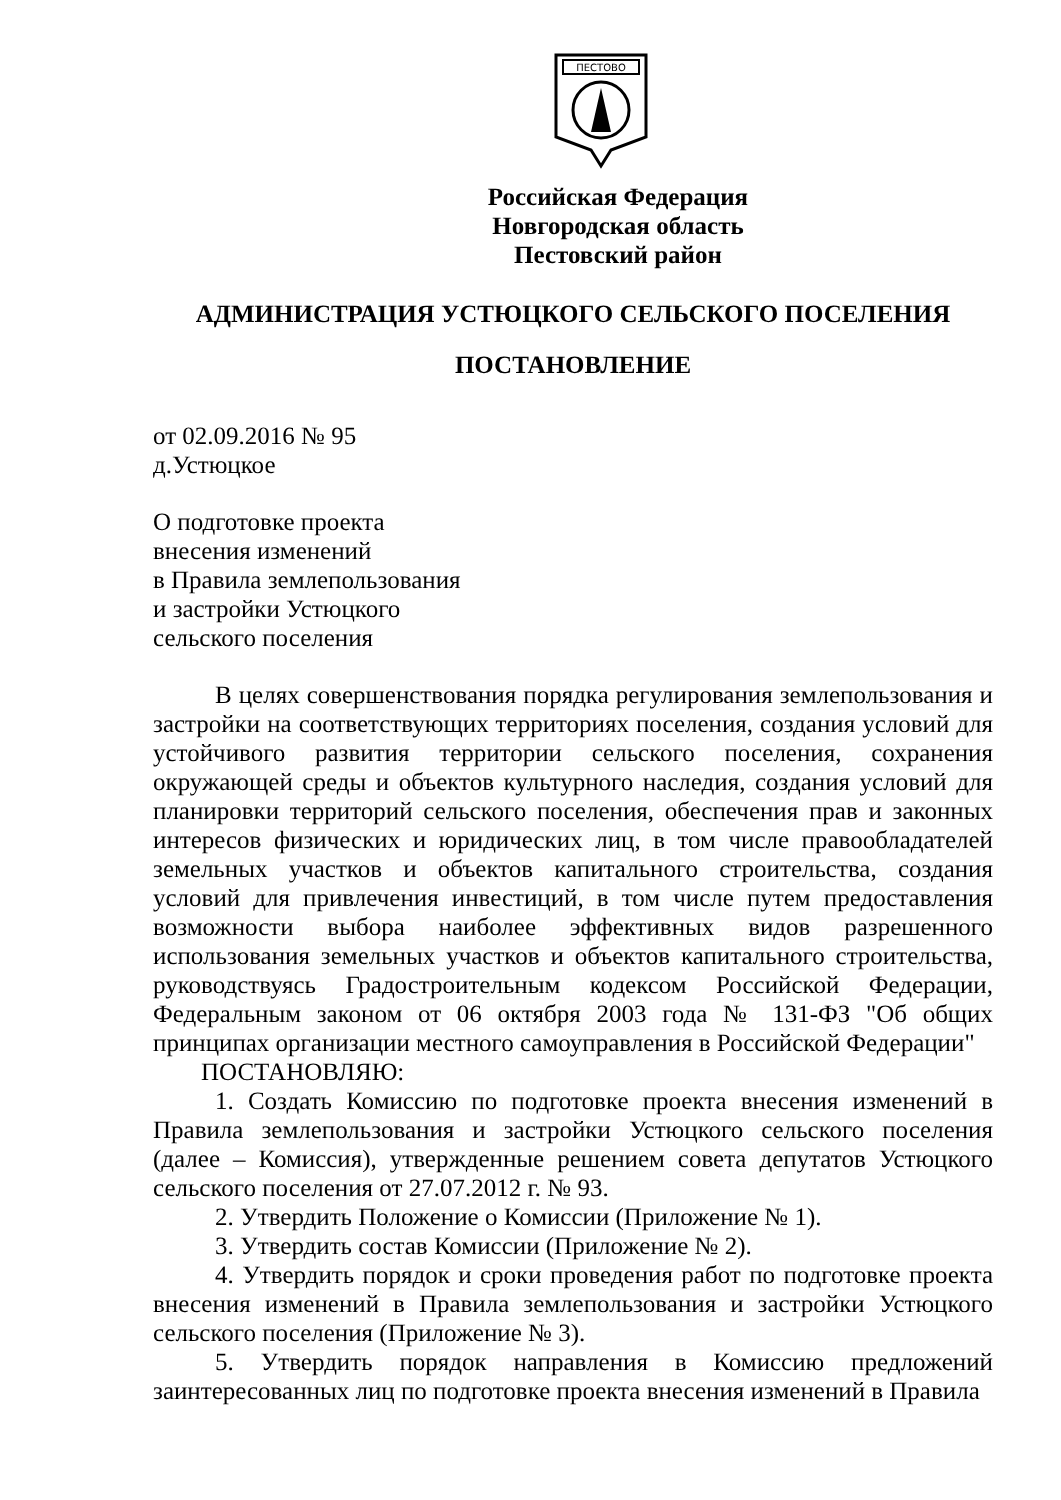ПЕСТОВО
Российская Федерация
Новгородская область
Пестовский район
АДМИНИСТРАЦИЯ УСТЮЦКОГО СЕЛЬСКОГО ПОСЕЛЕНИЯ
ПОСТАНОВЛЕНИЕ
от 02.09.2016 № 95
д.Устюцкое
О подготовке проекта
внесения изменений
в Правила землепользования
и застройки Устюцкого
сельского поселения
В целях совершенствования порядка регулирования землепользования и застройки на соответствующих территориях поселения, создания условий для устойчивого развития территории сельского поселения, сохранения окружающей среды и объектов культурного наследия, создания условий для планировки территорий сельского поселения, обеспечения прав и законных интересов физических и юридических лиц, в том числе правообладателей земельных участков и объектов капитального строительства, создания условий для привлечения инвестиций, в том числе путем предоставления возможности выбора наиболее эффективных видов разрешенного использования земельных участков и объектов капитального строительства, руководствуясь Градостроительным кодексом Российской Федерации, Федеральным законом от 06 октября 2003 года № 131-ФЗ "Об общих принципах организации местного самоуправления в Российской Федерации"
ПОСТАНОВЛЯЮ:
1. Создать Комиссию по подготовке проекта внесения изменений в Правила землепользования и застройки Устюцкого сельского поселения (далее – Комиссия), утвержденные решением совета депутатов Устюцкого сельского поселения от 27.07.2012 г. № 93.
2. Утвердить Положение о Комиссии (Приложение № 1).
3. Утвердить состав Комиссии (Приложение № 2).
4. Утвердить порядок и сроки проведения работ по подготовке проекта внесения изменений в Правила землепользования и застройки Устюцкого сельского поселения (Приложение № 3).
5. Утвердить порядок направления в Комиссию предложений заинтересованных лиц по подготовке проекта внесения изменений в Правила